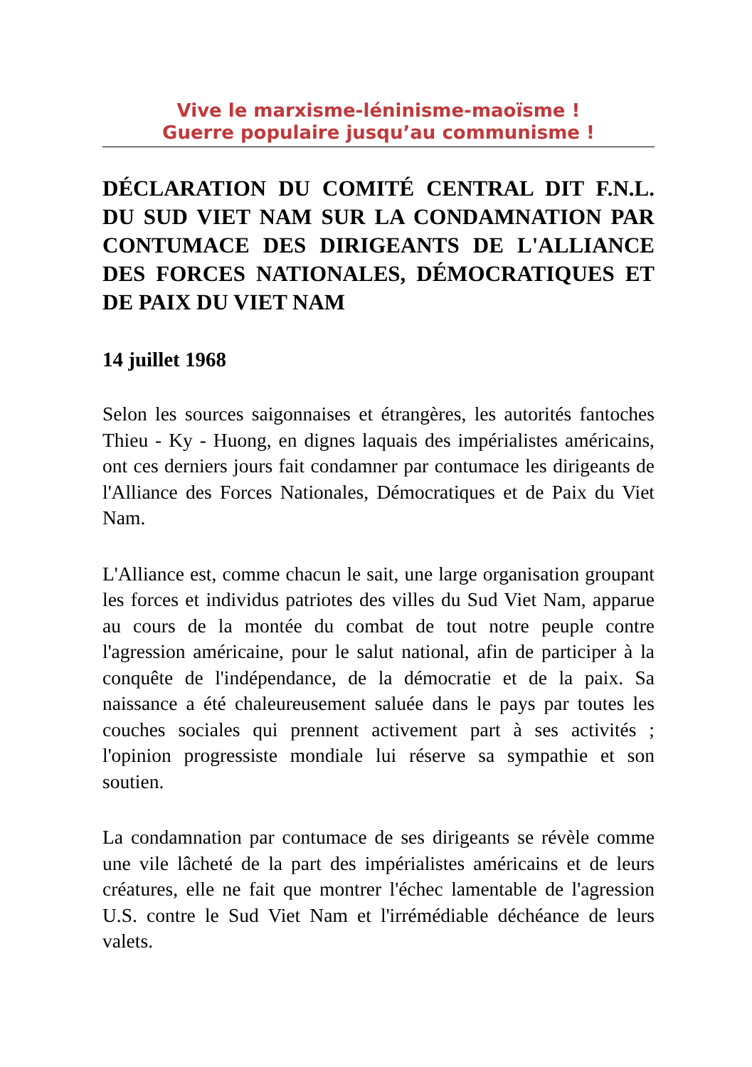Vive le marxisme-léninisme-maoïsme !
Guerre populaire jusqu’au communisme !
DÉCLARATION DU COMITÉ CENTRAL DIT F.N.L. DU SUD VIET NAM SUR LA CONDAMNATION PAR CONTUMACE DES DIRIGEANTS DE L'ALLIANCE DES FORCES NATIONALES, DÉMOCRATIQUES ET DE PAIX DU VIET NAM
14 juillet 1968
Selon les sources saigonnaises et étrangères, les autorités fantoches Thieu - Ky - Huong, en dignes laquais des impérialistes américains, ont ces derniers jours fait condamner par contumace les dirigeants de l'Alliance des Forces Nationales, Démocratiques et de Paix du Viet Nam.
L'Alliance est, comme chacun le sait, une large organisation groupant les forces et individus patriotes des villes du Sud Viet Nam, apparue au cours de la montée du combat de tout notre peuple contre l'agression américaine, pour le salut national, afin de participer à la conquête de l'indépendance, de la démocratie et de la paix. Sa naissance a été chaleureusement saluée dans le pays par toutes les couches sociales qui prennent activement part à ses activités ; l'opinion progressiste mondiale lui réserve sa sympathie et son soutien.
La condamnation par contumace de ses dirigeants se révèle comme une vile lâcheté de la part des impérialistes américains et de leurs créatures, elle ne fait que montrer l'échec lamentable de l'agression U.S. contre le Sud Viet Nam et l'irrémédiable déchéance de leurs valets.